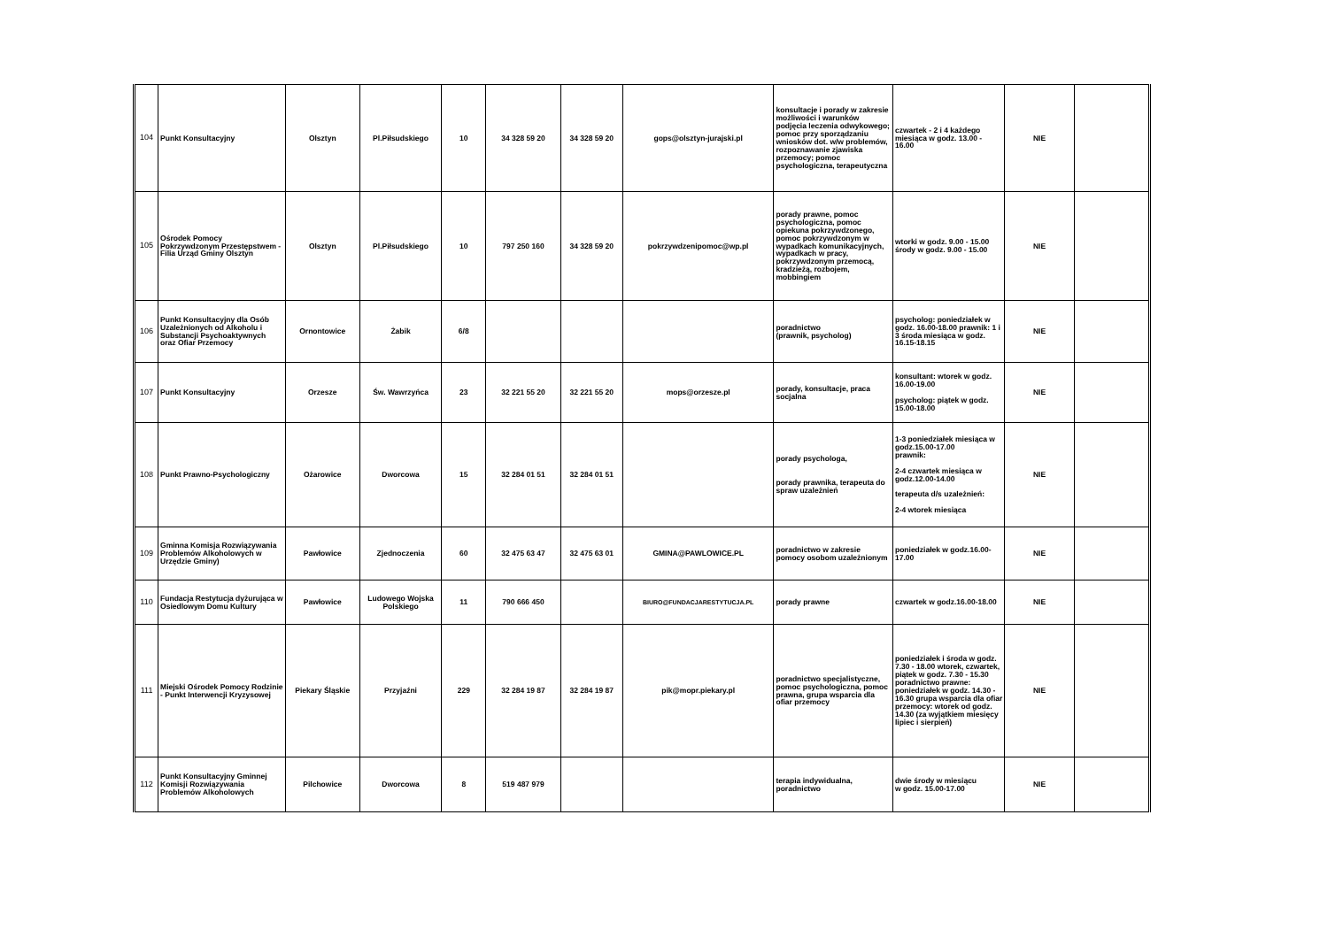| 104 | Punkt Konsultacyjny | Olsztyn | Pl.Piłsudskiego | 10 | 34 328 59 20 | 34 328 59 20 | gops@olsztyn-jurajski.pl | konsultacje i porady w zakresie możliwości i warunków podjęcia leczenia odwykowego; pomoc przy sporządzaniu wniosków dot. w/w problemów, rozpoznawanie zjawiska przemocy; pomoc psychologiczna, terapeutyczna | czwartek - 2 i 4 każdego miesiąca w godz. 13.00 - 16.00 | NIE | |
| 105 | Ośrodek Pomocy Pokrzywdzonym Przestępstwem - Filia Urząd Gminy Olsztyn | Olsztyn | Pl.Piłsudskiego | 10 | 797 250 160 | 34 328 59 20 | pokrzywdzenipomoc@wp.pl | porady prawne, pomoc psychologiczna, pomoc opiekuna pokrzywdzonego, pomoc pokrzywdzonym w wypadkach komunikacyjnych, wypadkach w pracy, pokrzywdzonym przemocą, kradzieżą, rozbojem, mobbingiem | wtorki w godz. 9.00 - 15.00 środy w godz. 9.00 - 15.00 | NIE | |
| 106 | Punkt Konsultacyjny dla Osób Uzależnionych od Alkoholu i Substancji Psychoaktywnych oraz Ofiar Przemocy | Ornontowice | Żabik | 6/8 | | | | poradnictwo (prawnik, psycholog) | psycholog: poniedziałek w godz. 16.00-18.00 prawnik: 1 i 3 środa miesiąca w godz. 16.15-18.15 | NIE | |
| 107 | Punkt Konsultacyjny | Orzesze | Św. Wawrzyńca | 23 | 32 221 55 20 | 32 221 55 20 | mops@orzesze.pl | porady, konsultacje, praca socjalna | konsultant: wtorek w godz. 16.00-19.00 psycholog: piątek w godz. 15.00-18.00 | NIE | |
| 108 | Punkt Prawno-Psychologiczny | Ożarowice | Dworcowa | 15 | 32 284 01 51 | 32 284 01 51 | | porady psychologa, porady prawnika, terapeuta do spraw uzależnień | 1-3 poniedziałek miesiąca w godz.15.00-17.00 prawnik: 2-4 czwartek miesiąca w godz.12.00-14.00 terapeuta d/s uzależnień: 2-4 wtorek miesiąca | NIE | |
| 109 | Gminna Komisja Rozwiązywania Problemów Alkoholowych w Urzędzie Gminy) | Pawłowice | Zjednoczenia | 60 | 32 475 63 47 | 32 475 63 01 | GMINA@PAWLOWICE.PL | poradnictwo w zakresie pomocy osobom uzależnionym | poniedziałek w godz.16.00-17.00 | NIE | |
| 110 | Fundacja Restytucja dyżurująca w Osiedlowym Domu Kultury | Pawłowice | Ludowego Wojska Polskiego | 11 | 790 666 450 | | BIURO@FUNDACJARESTYTUCJA.PL | porady prawne | czwartek w godz.16.00-18.00 | NIE | |
| 111 | Miejski Ośrodek Pomocy Rodzinie - Punkt Interwencji Kryzysowej | Piekary Śląskie | Przyjaźni | 229 | 32 284 19 87 | 32 284 19 87 | pik@mopr.piekary.pl | poradnictwo specjalistyczne, pomoc psychologiczna, pomoc prawna, grupa wsparcia dla ofiar przemocy | poniedziałek i środa w godz. 7.30 - 18.00 wtorek, czwartek, piątek w godz. 7.30 - 15.30 poradnictwo prawne: poniedziałek w godz. 14.30 - 16.30 grupa wsparcia dla ofiar przemocy: wtorek od godz. 14.30 (za wyjątkiem miesięcy lipiec i sierpień) | NIE | |
| 112 | Punkt Konsultacyjny Gminnej Komisji Rozwiązywania Problemów Alkoholowych | Pilchowice | Dworcowa | 8 | 519 487 979 | | | terapia indywidualna, poradnictwo | dwie środy w miesiącu w godz. 15.00-17.00 | NIE | |